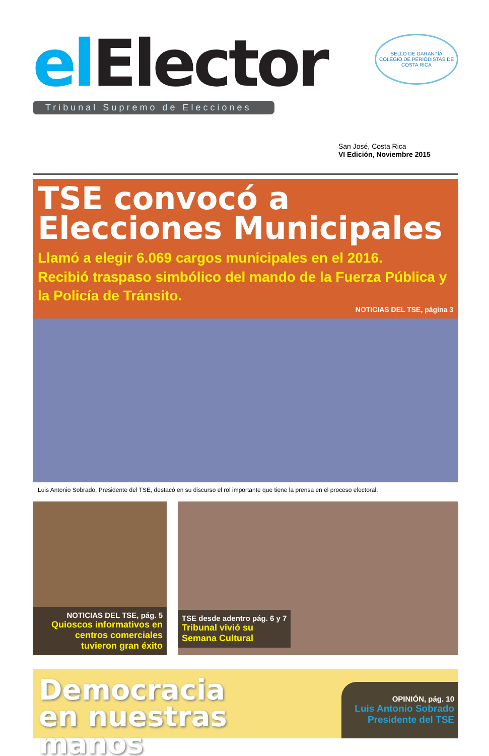el Elector
Tribunal Supremo de Elecciones
SELLO DE GARANTÍA
COLEGIO DE PERIODISTAS DE COSTA RICA
San José, Costa Rica
VI Edición, Noviembre 2015
TSE convocó a Elecciones Municipales
Llamó a elegir 6.069 cargos municipales en el 2016.
Recibió traspaso simbólico del mando de la Fuerza Pública y la Policía de Tránsito.
NOTICIAS DEL TSE, página 3
Luis Antonio Sobrado, Presidente del TSE, destacó en su discurso el rol importante que tiene la prensa en el proceso electoral.
NOTICIAS DEL TSE, pág. 5
Quioscos informativos en centros comerciales tuvieron gran éxito
TSE desde adentro pág. 6 y 7
Tribunal vivió su
Semana Cultural
Democracia
en nuestras manos
OPINIÓN, pág. 10
Luis Antonio Sobrado
Presidente del TSE